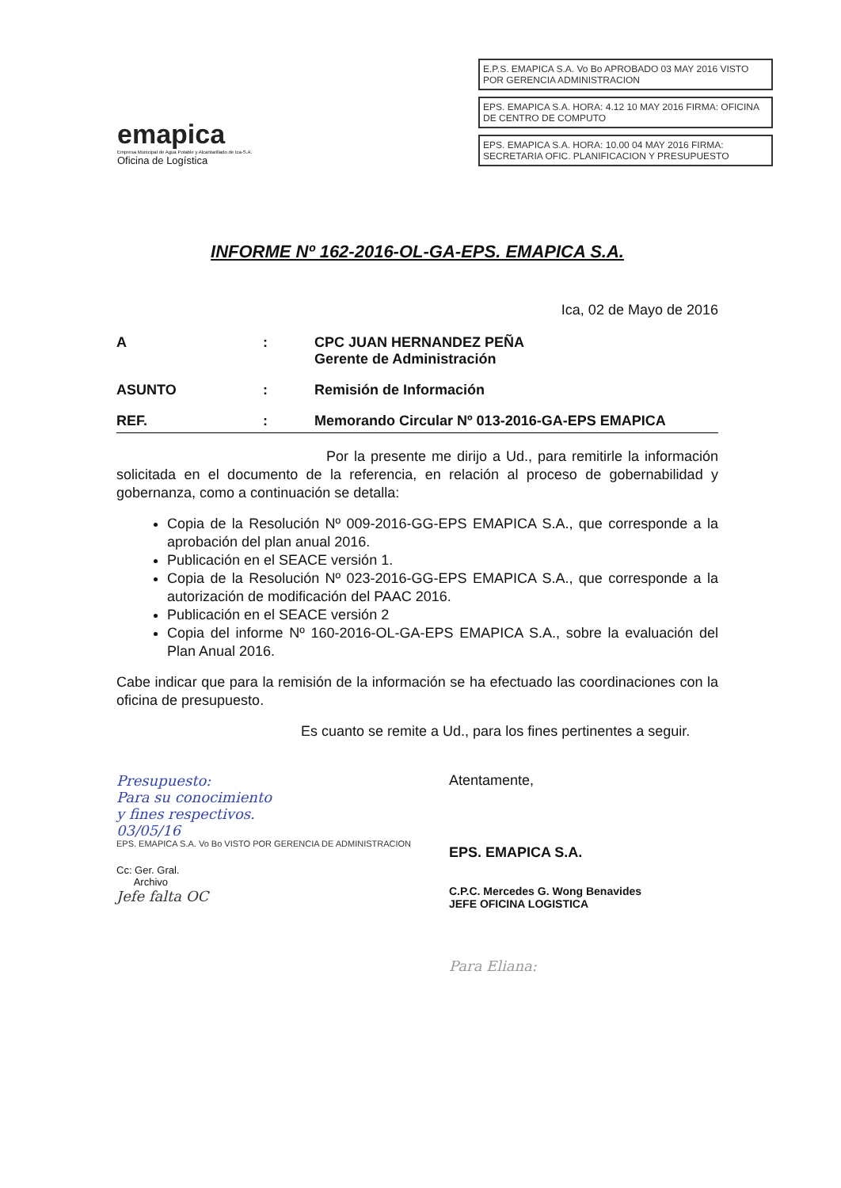emapica
Empresa Municipal de Agua Potable y Alcantarillado de Ica-S.A.
Oficina de Logística
E.P.S. EMAPICA S.A. Vo Bo APROBADO 03 MAY 2016 VISTO POR GERENCIA ADMINISTRACION
EPS. EMAPICA S.A. HORA: 4.12 10 MAY 2016 FIRMA: OFICINA DE CENTRO DE COMPUTO
EPS. EMAPICA S.A. HORA: 10.00 04 MAY 2016 FIRMA: SECRETARIA OFIC. PLANIFICACION Y PRESUPUESTO
INFORME Nº 162-2016-OL-GA-EPS. EMAPICA S.A.
Ica, 02 de Mayo de 2016
A : CPC JUAN HERNANDEZ PEÑA
Gerente de Administración
ASUNTO : Remisión de Información
REF. : Memorando Circular Nº 013-2016-GA-EPS EMAPICA
Por la presente me dirijo a Ud., para remitirle la información solicitada en el documento de la referencia, en relación al proceso de gobernabilidad y gobernanza, como a continuación se detalla:
Copia de la Resolución Nº 009-2016-GG-EPS EMAPICA S.A., que corresponde a la aprobación del plan anual 2016.
Publicación en el SEACE versión 1.
Copia de la Resolución Nº 023-2016-GG-EPS EMAPICA S.A., que corresponde a la autorización de modificación del PAAC 2016.
Publicación en el SEACE versión 2
Copia del informe Nº 160-2016-OL-GA-EPS EMAPICA S.A., sobre la evaluación del Plan Anual 2016.
Cabe indicar que para la remisión de la información se ha efectuado las coordinaciones con la oficina de presupuesto.
Es cuanto se remite a Ud., para los fines pertinentes a seguir.
Presupuesto:
Para su conocimiento
y fines respectivos.
03/05/16
EPS. EMAPICA S.A. Vo Bo VISTO POR GERENCIA DE ADMINISTRACION
Cc: Ger. Gral.
Archivo
Jefe falta OC
Atentamente,
EPS. EMAPICA S.A.
C.P.C. Mercedes G. Wong Benavides
JEFE OFICINA LOGISTICA
Para Eliana: